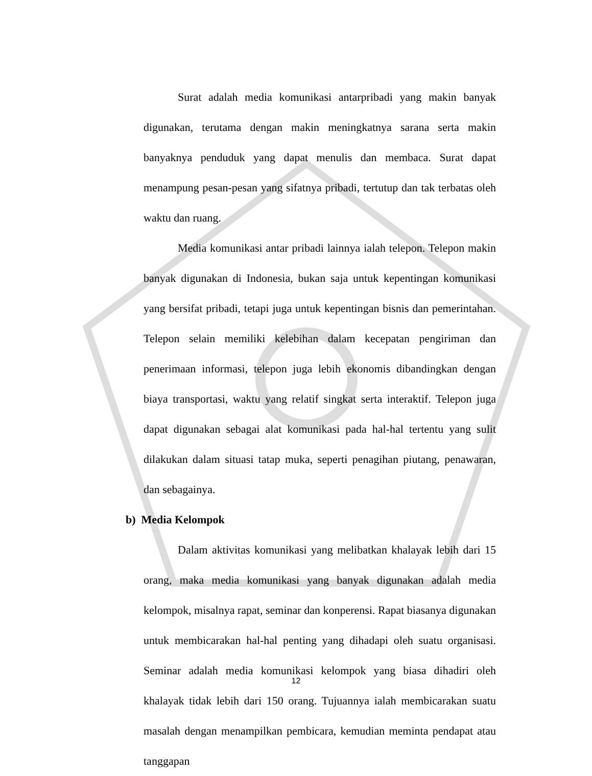Surat adalah media komunikasi antarpribadi yang makin banyak digunakan, terutama dengan makin meningkatnya sarana serta makin banyaknya penduduk yang dapat menulis dan membaca. Surat dapat menampung pesan-pesan yang sifatnya pribadi, tertutup dan tak terbatas oleh waktu dan ruang.
Media komunikasi antar pribadi lainnya ialah telepon. Telepon makin banyak digunakan di Indonesia, bukan saja untuk kepentingan komunikasi yang bersifat pribadi, tetapi juga untuk kepentingan bisnis dan pemerintahan. Telepon selain memiliki kelebihan dalam kecepatan pengiriman dan penerimaan informasi, telepon juga lebih ekonomis dibandingkan dengan biaya transportasi, waktu yang relatif singkat serta interaktif. Telepon juga dapat digunakan sebagai alat komunikasi pada hal-hal tertentu yang sulit dilakukan dalam situasi tatap muka, seperti penagihan piutang, penawaran, dan sebagainya.
b) Media Kelompok
Dalam aktivitas komunikasi yang melibatkan khalayak lebih dari 15 orang, maka media komunikasi yang banyak digunakan adalah media kelompok, misalnya rapat, seminar dan konperensi. Rapat biasanya digunakan untuk membicarakan hal-hal penting yang dihadapi oleh suatu organisasi. Seminar adalah media komunikasi kelompok yang biasa dihadiri oleh khalayak tidak lebih dari 150 orang. Tujuannya ialah membicarakan suatu masalah dengan menampilkan pembicara, kemudian meminta pendapat atau tanggapan
12